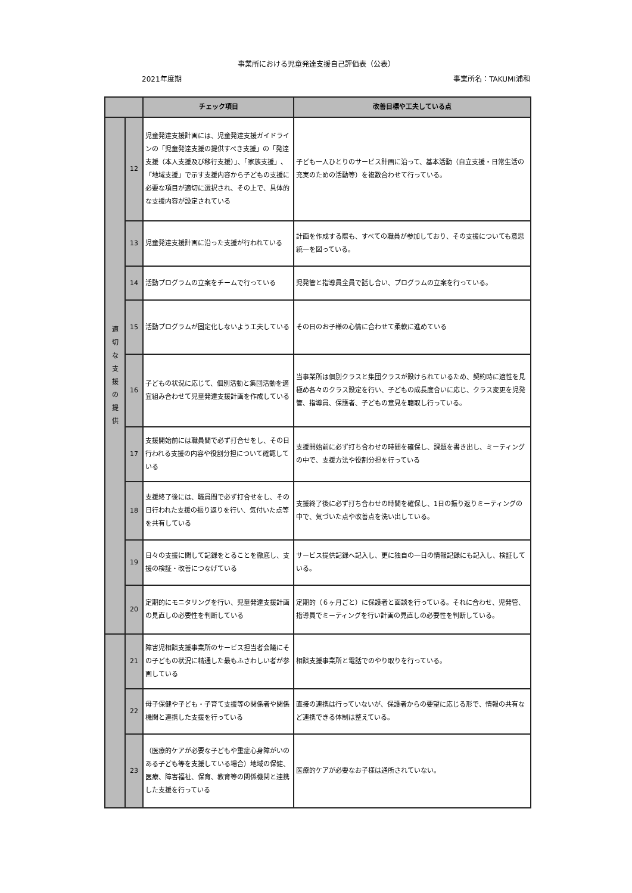事業所における児童発達支援自己評価表（公表）
2021年度期 事業所名：TAKUMI浦和
| | | チェック項目 | 改善目標や工夫している点 |
| --- | --- | --- | --- |
| 適 切 な 支 援 の 提 供 | 12 | 児童発達支援計画には、児童発達支援ガイドラインの「児童発達支援の提供すべき支援」の「発達支援（本人支援及び移行支援）」、「家族支援」、「地域支援」で示す支援内容から子どもの支援に必要な項目が適切に選択され、その上で、具体的な支援内容が設定されている | 子ども一人ひとりのサービス計画に沿って、基本活動（自立支援・日常生活の充実のための活動等）を複数合わせて行っている。 |
| | 13 | 児童発達支援計画に沿った支援が行われている | 計画を作成する際も、すべての職員が参加しており、その支援についても意思統一を図っている。 |
| | 14 | 活動プログラムの立案をチームで行っている | 児発管と指導員全員で話し合い、プログラムの立案を行っている。 |
| | 15 | 活動プログラムが固定化しないよう工夫している | その日のお子様の心情に合わせて柔軟に進めている |
| | 16 | 子どもの状況に応じて、個別活動と集団活動を適宜組み合わせて児童発達支援計画を作成している | 当事業所は個別クラスと集団クラスが設けられているため、契約時に適性を見極め各々のクラス設定を行い、子どもの成長度合いに応じ、クラス変更を児発管、指導員、保護者、子どもの意見を聴取し行っている。 |
| | 17 | 支援開始前には職員間で必ず打合せをし、その日行われる支援の内容や役割分担について確認している | 支援開始前に必ず打ち合わせの時間を確保し、課題を書き出し、ミーティングの中で、支援方法や役割分担を行っている |
| | 18 | 支援終了後には、職員間で必ず打合せをし、その日行われた支援の振り返りを行い、気付いた点等を共有している | 支援終了後に必ず打ち合わせの時間を確保し、1日の振り返りミーティングの中で、気づいた点や改善点を洗い出している。 |
| | 19 | 日々の支援に関して記録をとることを徹底し、支援の検証・改善につなげている | サービス提供記録へ記入し、更に独自の一日の情報記録にも記入し、検証している。 |
| | 20 | 定期的にモニタリングを行い、児童発達支援計画の見直しの必要性を判断している | 定期的（６ヶ月ごと）に保護者と面談を行っている。それに合わせ、児発管、指導員でミーティングを行い計画の見直しの必要性を判断している。 |
| | 21 | 障害児相談支援事業所のサービス担当者会議にその子どもの状況に精通した最もふさわしい者が参画している | 相談支援事業所と電話でのやり取りを行っている。 |
| | 22 | 母子保健や子ども・子育て支援等の関係者や関係機関と連携した支援を行っている | 直接の連携は行っていないが、保護者からの要望に応じる形で、情報の共有など連携できる体制は整えている。 |
| | 23 | （医療的ケアが必要な子どもや重症心身障がいのある子ども等を支援している場合）地域の保健、医療、障害福祉、保育、教育等の関係機関と連携した支援を行っている | 医療的ケアが必要なお子様は通所されていない。 |